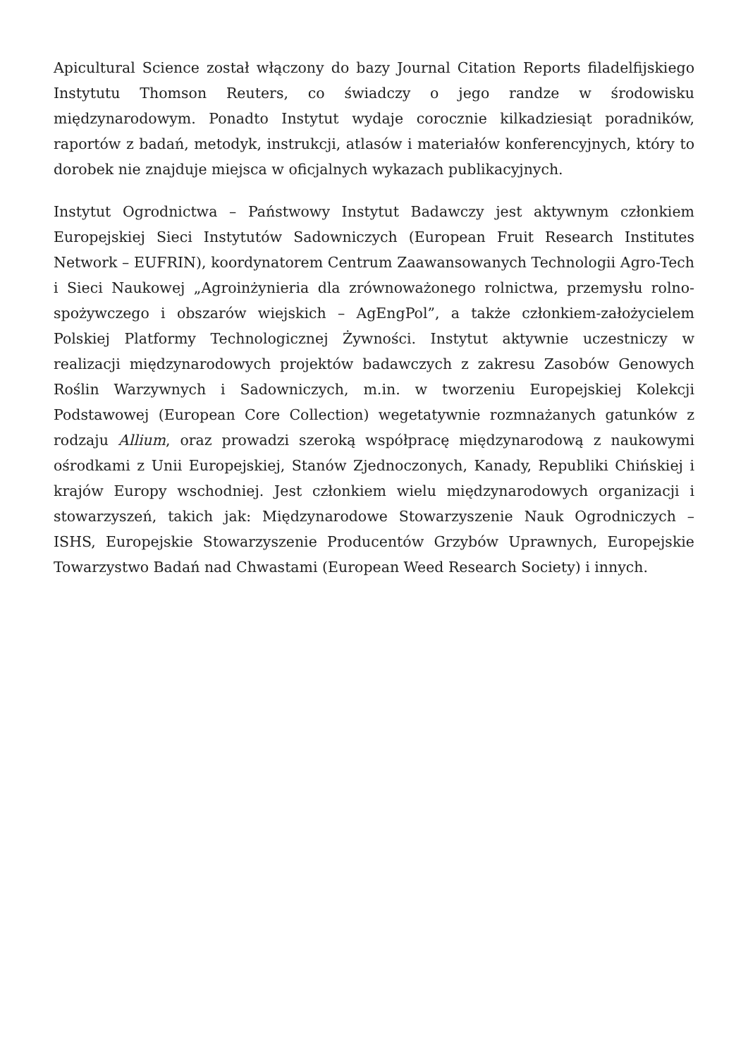Apicultural Science został włączony do bazy Journal Citation Reports filadelfijskiego Instytutu Thomson Reuters, co świadczy o jego randze w środowisku międzynarodowym. Ponadto Instytut wydaje corocznie kilkadziesiąt poradników, raportów z badań, metodyk, instrukcji, atlasów i materiałów konferencyjnych, który to dorobek nie znajduje miejsca w oficjalnych wykazach publikacyjnych.
Instytut Ogrodnictwa – Państwowy Instytut Badawczy jest aktywnym członkiem Europejskiej Sieci Instytutów Sadowniczych (European Fruit Research Institutes Network – EUFRIN), koordynatorem Centrum Zaawansowanych Technologii Agro-Tech i Sieci Naukowej „Agroinżynieria dla zrównoważonego rolnictwa, przemysłu rolno-spożywczego i obszarów wiejskich – AgEngPol”, a także członkiem-założycielem Polskiej Platformy Technologicznej Żywności. Instytut aktywnie uczestniczy w realizacji międzynarodowych projektów badawczych z zakresu Zasobów Genowych Roślin Warzywnych i Sadowniczych, m.in. w tworzeniu Europejskiej Kolekcji Podstawowej (European Core Collection) wegetatywnie rozmnażanych gatunków z rodzaju Allium, oraz prowadzi szeroką współpracę międzynarodową z naukowymi ośrodkami z Unii Europejskiej, Stanów Zjednoczonych, Kanady, Republiki Chińskiej i krajów Europy wschodniej. Jest członkiem wielu międzynarodowych organizacji i stowarzyszeń, takich jak: Międzynarodowe Stowarzyszenie Nauk Ogrodniczych – ISHS, Europejskie Stowarzyszenie Producentów Grzybów Uprawnych, Europejskie Towarzystwo Badań nad Chwastami (European Weed Research Society) i innych.